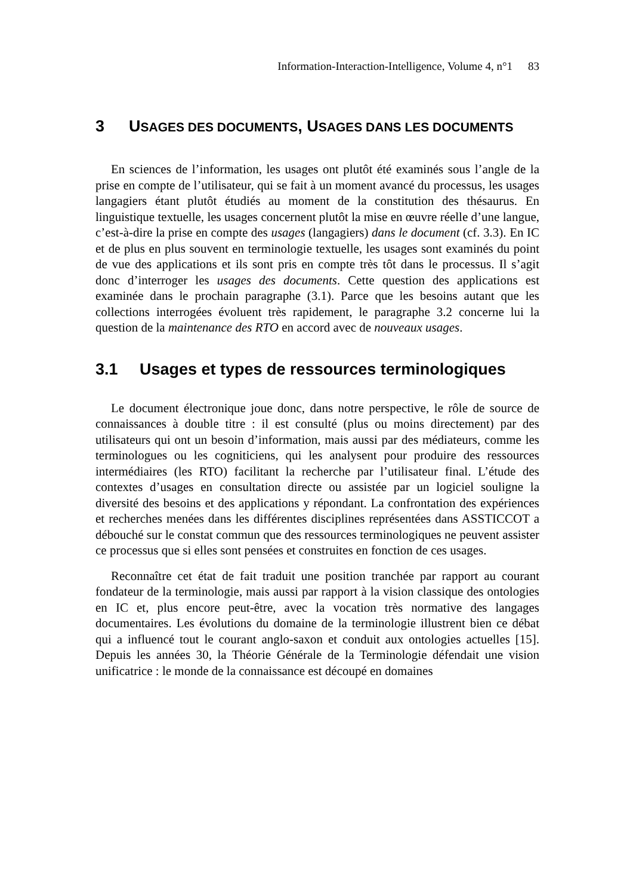Information-Interaction-Intelligence, Volume 4, n°1 83
3 USAGES DES DOCUMENTS, USAGES DANS LES DOCUMENTS
En sciences de l’information, les usages ont plutôt été examinés sous l’angle de la prise en compte de l’utilisateur, qui se fait à un moment avancé du processus, les usages langagiers étant plutôt étudiés au moment de la constitution des thésaurus. En linguistique textuelle, les usages concernent plutôt la mise en œuvre réelle d’une langue, c’est-à-dire la prise en compte des usages (langagiers) dans le document (cf. 3.3). En IC et de plus en plus souvent en terminologie textuelle, les usages sont examinés du point de vue des applications et ils sont pris en compte très tôt dans le processus. Il s’agit donc d’interroger les usages des documents. Cette question des applications est examinée dans le prochain paragraphe (3.1). Parce que les besoins autant que les collections interrogées évoluent très rapidement, le paragraphe 3.2 concerne lui la question de la maintenance des RTO en accord avec de nouveaux usages.
3.1 Usages et types de ressources terminologiques
Le document électronique joue donc, dans notre perspective, le rôle de source de connaissances à double titre : il est consulté (plus ou moins directement) par des utilisateurs qui ont un besoin d’information, mais aussi par des médiateurs, comme les terminologues ou les cogniticiens, qui les analysent pour produire des ressources intermédiaires (les RTO) facilitant la recherche par l’utilisateur final. L’étude des contextes d’usages en consultation directe ou assistée par un logiciel souligne la diversité des besoins et des applications y répondant. La confrontation des expériences et recherches menées dans les différentes disciplines représentées dans ASSTICCOT a débouché sur le constat commun que des ressources terminologiques ne peuvent assister ce processus que si elles sont pensées et construites en fonction de ces usages.
Reconnaître cet état de fait traduit une position tranchée par rapport au courant fondateur de la terminologie, mais aussi par rapport à la vision classique des ontologies en IC et, plus encore peut-être, avec la vocation très normative des langages documentaires. Les évolutions du domaine de la terminologie illustrent bien ce débat qui a influencé tout le courant anglo-saxon et conduit aux ontologies actuelles [15]. Depuis les années 30, la Théorie Générale de la Terminologie défendait une vision unificatrice : le monde de la connaissance est découpé en domaines